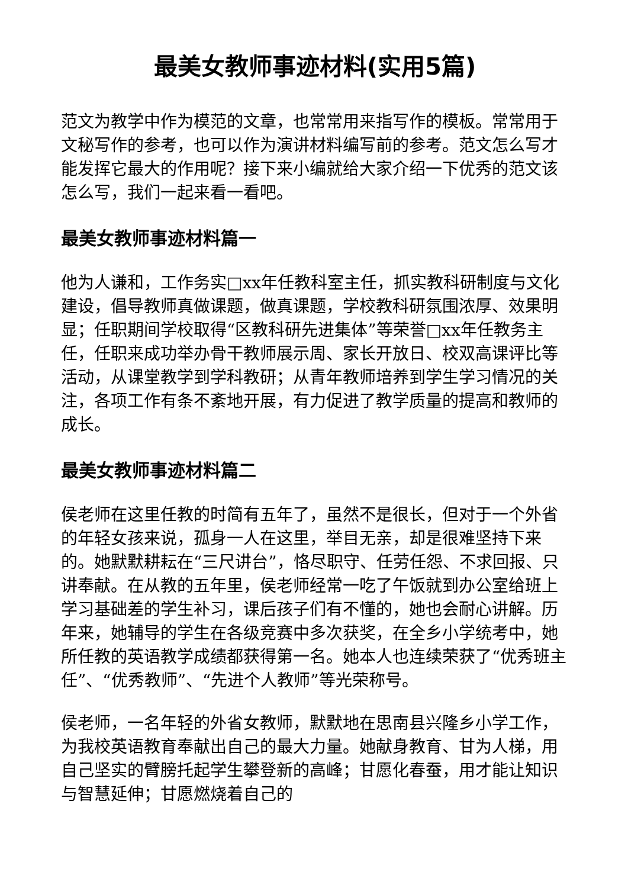最美女教师事迹材料(实用5篇)
范文为教学中作为模范的文章，也常常用来指写作的模板。常常用于文秘写作的参考，也可以作为演讲材料编写前的参考。范文怎么写才能发挥它最大的作用呢？接下来小编就给大家介绍一下优秀的范文该怎么写，我们一起来看一看吧。
最美女教师事迹材料篇一
他为人谦和，工作务实□xx年任教科室主任，抓实教科研制度与文化建设，倡导教师真做课题，做真课题，学校教科研氛围浓厚、效果明显；任职期间学校取得“区教科研先进集体”等荣誉□xx年任教务主任，任职来成功举办骨干教师展示周、家长开放日、校双高课评比等活动，从课堂教学到学科教研；从青年教师培养到学生学习情况的关注，各项工作有条不紊地开展，有力促进了教学质量的提高和教师的成长。
最美女教师事迹材料篇二
侯老师在这里任教的时简有五年了，虽然不是很长，但对于一个外省的年轻女孩来说，孤身一人在这里，举目无亲，却是很难坚持下来的。她默默耕耘在“三尺讲台”，恪尽职守、任劳任怨、不求回报、只讲奉献。在从教的五年里，侯老师经常一吃了午饭就到办公室给班上学习基础差的学生补习，课后孩子们有不懂的，她也会耐心讲解。历年来，她辅导的学生在各级竞赛中多次获奖，在全乡小学统考中，她所任教的英语教学成绩都获得第一名。她本人也连续荣获了“优秀班主任”、“优秀教师”、“先进个人教师”等光荣称号。
侯老师，一名年轻的外省女教师，默默地在思南县兴隆乡小学工作，为我校英语教育奉献出自己的最大力量。她献身教育、甘为人梯，用自己坚实的臂膀托起学生攀登新的高峰；甘愿化春蚕，用才能让知识与智慧延伸；甘愿燃烧着自己的